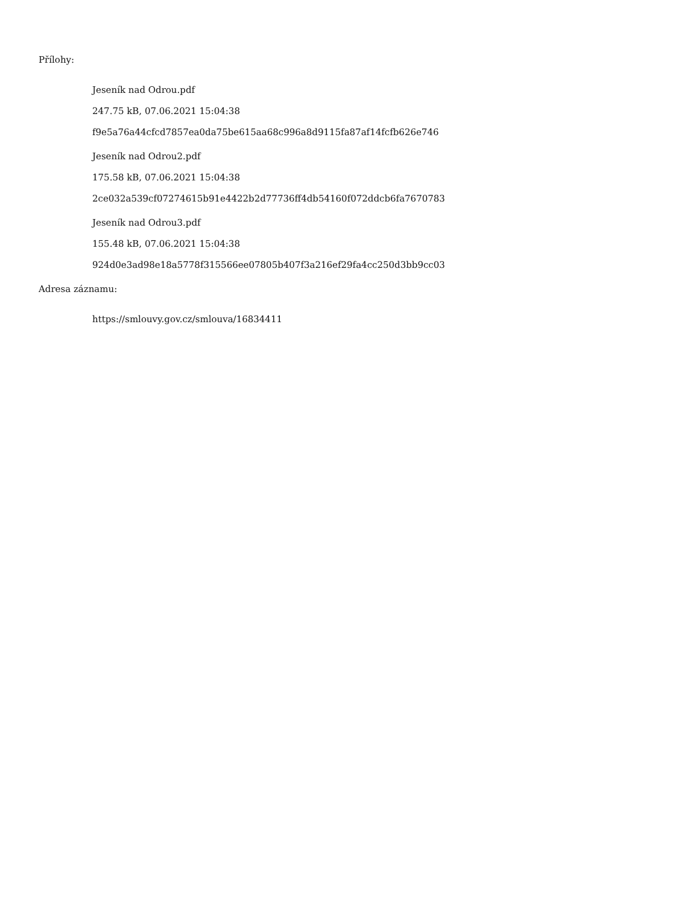Přílohy:
Jeseník nad Odrou.pdf
247.75 kB, 07.06.2021 15:04:38
f9e5a76a44cfcd7857ea0da75be615aa68c996a8d9115fa87af14fcfb626e746
Jeseník nad Odrou2.pdf
175.58 kB, 07.06.2021 15:04:38
2ce032a539cf07274615b91e4422b2d77736ff4db54160f072ddcb6fa7670783
Jeseník nad Odrou3.pdf
155.48 kB, 07.06.2021 15:04:38
924d0e3ad98e18a5778f315566ee07805b407f3a216ef29fa4cc250d3bb9cc03
Adresa záznamu:
https://smlouvy.gov.cz/smlouva/16834411